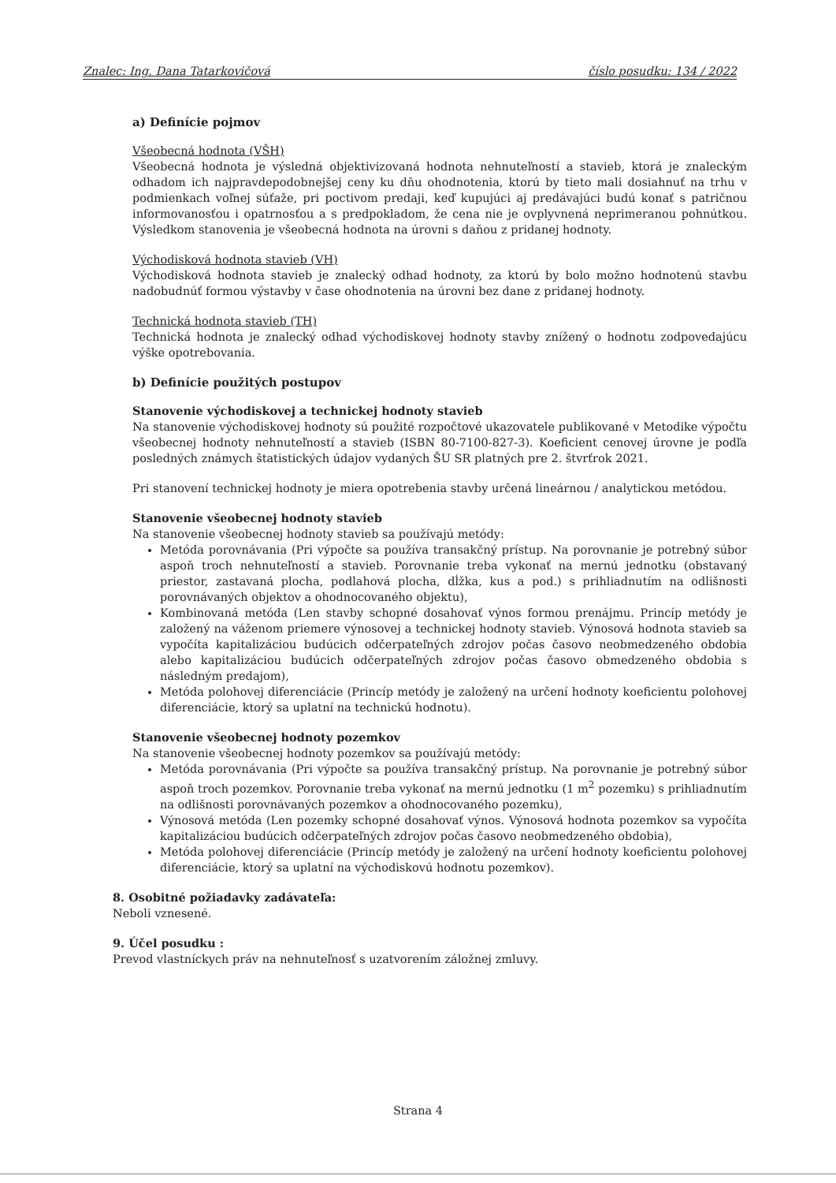Znalec: Ing. Dana Tatarkovičová číslo posudku: 134 / 2022
a) Definície pojmov
Všeobecná hodnota (VŠH)
Všeobecná hodnota je výsledná objektivizovaná hodnota nehnuteľností a stavieb, ktorá je znaleckým odhadom ich najpravdepodobnejšej ceny ku dňu ohodnotenia, ktorú by tieto mali dosiahnuť na trhu v podmienkach voľnej súťaže, pri poctivom predaji, keď kupujúci aj predávajúci budú konať s patričnou informovanosťou i opatrnosťou a s predpokladom, že cena nie je ovplyvnená neprimeranou pohnútkou. Výsledkom stanovenia je všeobecná hodnota na úrovni s daňou z pridanej hodnoty.
Východisková hodnota stavieb (VH)
Východisková hodnota stavieb je znalecký odhad hodnoty, za ktorú by bolo možno hodnotenú stavbu nadobudnúť formou výstavby v čase ohodnotenia na úrovni bez dane z pridanej hodnoty.
Technická hodnota stavieb (TH)
Technická hodnota je znalecký odhad východiskovej hodnoty stavby znížený o hodnotu zodpovedajúcu výške opotrebovania.
b) Definície použitých postupov
Stanovenie východiskovej a technickej hodnoty stavieb
Na stanovenie východiskovej hodnoty sú použité rozpočtové ukazovatele publikované v Metodike výpočtu všeobecnej hodnoty nehnuteľností a stavieb (ISBN 80-7100-827-3). Koeficient cenovej úrovne je podľa posledných známych štatistických údajov vydaných ŠU SR platných pre 2. štvrťrok 2021.
Pri stanovení technickej hodnoty je miera opotrebenia stavby určená lineárnou / analytickou metódou.
Stanovenie všeobecnej hodnoty stavieb
Na stanovenie všeobecnej hodnoty stavieb sa používajú metódy:
Metóda porovnávania (Pri výpočte sa používa transakčný prístup. Na porovnanie je potrebný súbor aspoň troch nehnuteľností a stavieb. Porovnanie treba vykonať na mernú jednotku (obstavaný priestor, zastavaná plocha, podlahová plocha, dĺžka, kus a pod.) s prihliadnutím na odlišnosti porovnávaných objektov a ohodnocovaného objektu),
Kombinovaná metóda (Len stavby schopné dosahovať výnos formou prenájmu. Princíp metódy je založený na váženom priemere výnosovej a technickej hodnoty stavieb. Výnosová hodnota stavieb sa vypočíta kapitalizáciou budúcich odčerpateľných zdrojov počas časovo neobmedzeného obdobia alebo kapitalizáciou budúcich odčerpateľných zdrojov počas časovo obmedzeného obdobia s následným predajom),
Metóda polohovej diferenciácie (Princíp metódy je založený na určení hodnoty koeficientu polohovej diferenciácie, ktorý sa uplatní na technickú hodnotu).
Stanovenie všeobecnej hodnoty pozemkov
Na stanovenie všeobecnej hodnoty pozemkov sa používajú metódy:
Metóda porovnávania (Pri výpočte sa používa transakčný prístup. Na porovnanie je potrebný súbor aspoň troch pozemkov. Porovnanie treba vykonať na mernú jednotku (1 m<sup>2</sup> pozemku) s prihliadnutím na odlišnosti porovnávaných pozemkov a ohodnocovaného pozemku),
Výnosová metóda (Len pozemky schopné dosahovať výnos. Výnosová hodnota pozemkov sa vypočíta kapitalizáciou budúcich odčerpateľných zdrojov počas časovo neobmedzeného obdobia),
Metóda polohovej diferenciácie (Princíp metódy je založený na určení hodnoty koeficientu polohovej diferenciácie, ktorý sa uplatní na východiskovú hodnotu pozemkov).
8. Osobitné požiadavky zadávateľa:
Neboli vznesené.
9. Účel posudku :
Prevod vlastníckych práv na nehnuteľnosť s uzatvorením záložnej zmluvy.
Strana 4